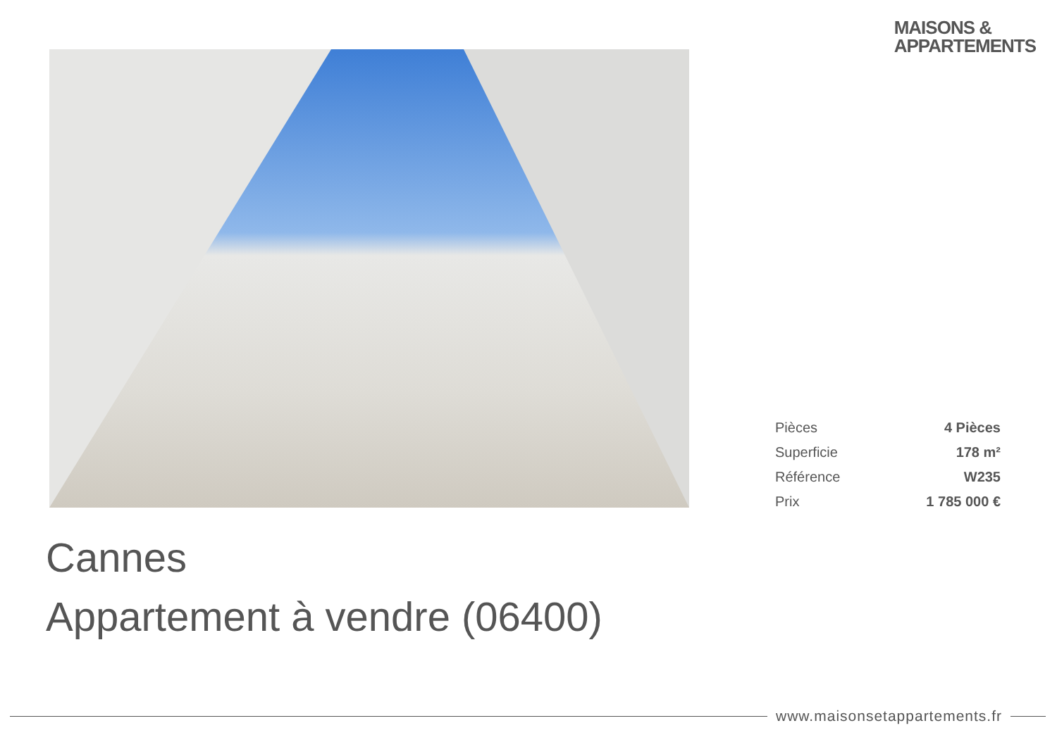MAISONS &
APPARTEMENTS
| Pièces | 4 Pièces |
| Superficie | 178 m² |
| Référence | W235 |
| Prix | 1 785 000 € |
Cannes
Appartement à vendre (06400)
www.maisonsetappartements.fr